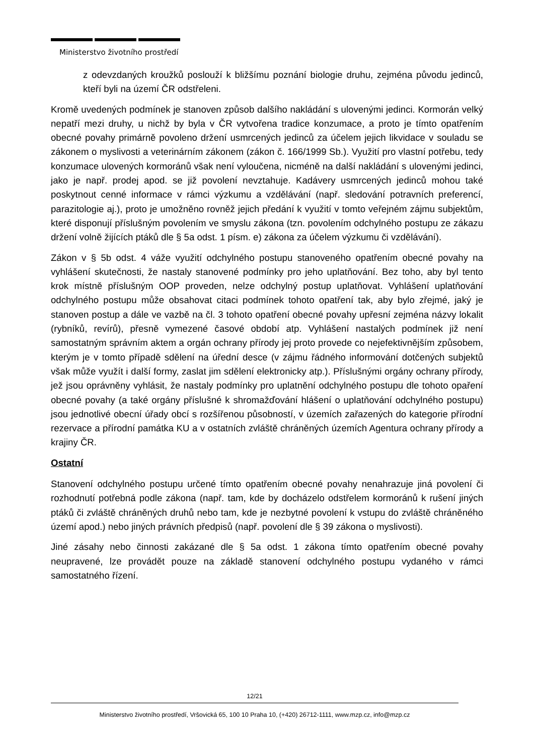Ministerstvo životního prostředí
z odevzdaných kroužků poslouží k bližšímu poznání biologie druhu, zejména původu jedinců, kteří byli na území ČR odstřeleni.
Kromě uvedených podmínek je stanoven způsob dalšího nakládání s ulovenými jedinci. Kormorán velký nepatří mezi druhy, u nichž by byla v ČR vytvořena tradice konzumace, a proto je tímto opatřením obecné povahy primárně povoleno držení usmrcených jedinců za účelem jejich likvidace v souladu se zákonem o myslivosti a veterinárním zákonem (zákon č. 166/1999 Sb.). Využití pro vlastní potřebu, tedy konzumace ulovených kormoránů však není vyloučena, nicméně na další nakládání s ulovenými jedinci, jako je např. prodej apod. se již povolení nevztahuje. Kadávery usmrcených jedinců mohou také poskytnout cenné informace v rámci výzkumu a vzdělávání (např. sledování potravních preferencí, parazitologie aj.), proto je umožněno rovněž jejich předání k využití v tomto veřejném zájmu subjektům, které disponují příslušným povolením ve smyslu zákona (tzn. povolením odchylného postupu ze zákazu držení volně žijících ptáků dle § 5a odst. 1 písm. e) zákona za účelem výzkumu či vzdělávání).
Zákon v § 5b odst. 4 váže využití odchylného postupu stanoveného opatřením obecné povahy na vyhlášení skutečnosti, že nastaly stanovené podmínky pro jeho uplatňování. Bez toho, aby byl tento krok místně příslušným OOP proveden, nelze odchylný postup uplatňovat. Vyhlášení uplatňování odchylného postupu může obsahovat citaci podmínek tohoto opatření tak, aby bylo zřejmé, jaký je stanoven postup a dále ve vazbě na čl. 3 tohoto opatření obecné povahy upřesní zejména názvy lokalit (rybníků, revírů), přesně vymezené časové období atp. Vyhlášení nastalých podmínek již není samostatným správním aktem a orgán ochrany přírody jej proto provede co nejefektivnějším způsobem, kterým je v tomto případě sdělení na úřední desce (v zájmu řádného informování dotčených subjektů však může využít i další formy, zaslat jim sdělení elektronicky atp.). Příslušnými orgány ochrany přírody, jež jsou oprávněny vyhlásit, že nastaly podmínky pro uplatnění odchylného postupu dle tohoto opaření obecné povahy (a také orgány příslušné k shromažďování hlášení o uplatňování odchylného postupu) jsou jednotlivé obecní úřady obcí s rozšířenou působností, v územích zařazených do kategorie přírodní rezervace a přírodní památka KU a v ostatních zvláště chráněných územích Agentura ochrany přírody a krajiny ČR.
Ostatní
Stanovení odchylného postupu určené tímto opatřením obecné povahy nenahrazuje jiná povolení či rozhodnutí potřebná podle zákona (např. tam, kde by docházelo odstřelem kormoránů k rušení jiných ptáků či zvláště chráněných druhů nebo tam, kde je nezbytné povolení k vstupu do zvláště chráněného území apod.) nebo jiných právních předpisů (např. povolení dle § 39 zákona o myslivosti).
Jiné zásahy nebo činnosti zakázané dle § 5a odst. 1 zákona tímto opatřením obecné povahy neupravené, lze provádět pouze na základě stanovení odchylného postupu vydaného v rámci samostatného řízení.
12/21
Ministerstvo životního prostředí, Vršovická 65, 100 10 Praha 10, (+420) 26712-1111, www.mzp.cz, info@mzp.cz